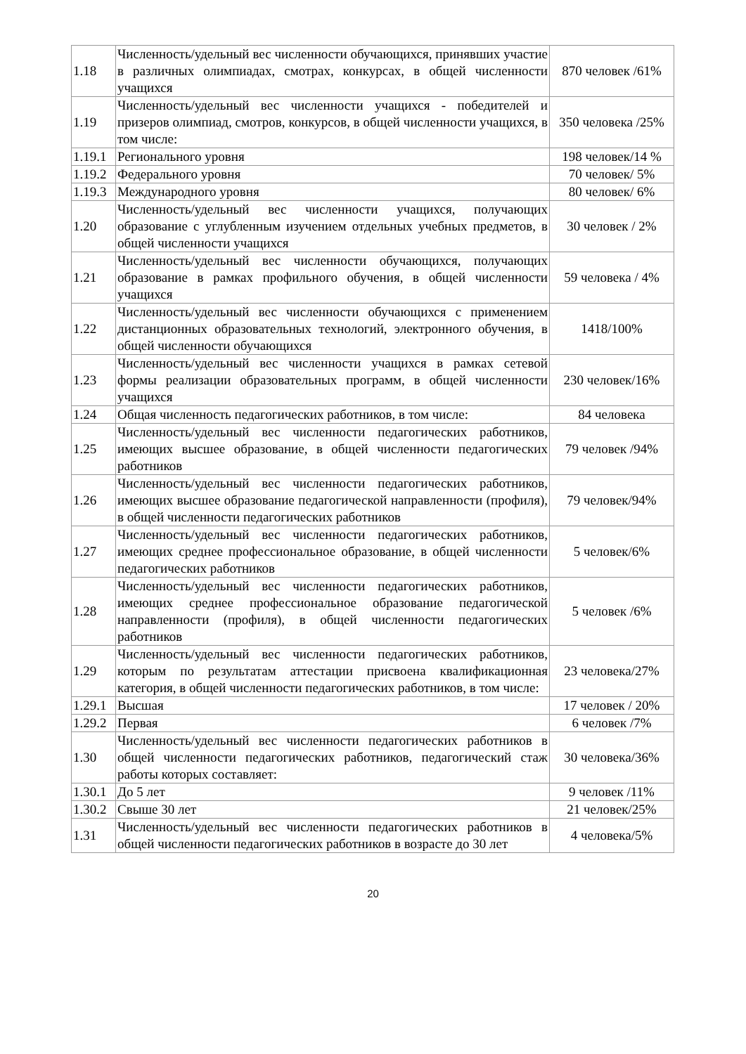| 1.18 | Численность/удельный вес численности обучающихся, принявших участие в различных олимпиадах, смотрах, конкурсах, в общей численности учащихся | 870 человек /61% |
| 1.19 | Численность/удельный вес численности учащихся - победителей и призеров олимпиад, смотров, конкурсов, в общей численности учащихся, в том числе: | 350 человека /25% |
| 1.19.1 | Регионального уровня | 198 человек/14 % |
| 1.19.2 | Федерального уровня | 70 человек/ 5% |
| 1.19.3 | Международного уровня | 80 человек/ 6% |
| 1.20 | Численность/удельный вес численности учащихся, получающих образование с углубленным изучением отдельных учебных предметов, в общей численности учащихся | 30 человек / 2% |
| 1.21 | Численность/удельный вес численности обучающихся, получающих образование в рамках профильного обучения, в общей численности учащихся | 59 человека / 4% |
| 1.22 | Численность/удельный вес численности обучающихся с применением дистанционных образовательных технологий, электронного обучения, в общей численности обучающихся | 1418/100% |
| 1.23 | Численность/удельный вес численности учащихся в рамках сетевой формы реализации образовательных программ, в общей численности учащихся | 230 человек/16% |
| 1.24 | Общая численность педагогических работников, в том числе: | 84 человека |
| 1.25 | Численность/удельный вес численности педагогических работников, имеющих высшее образование, в общей численности педагогических работников | 79 человек /94% |
| 1.26 | Численность/удельный вес численности педагогических работников, имеющих высшее образование педагогической направленности (профиля), в общей численности педагогических работников | 79 человек/94% |
| 1.27 | Численность/удельный вес численности педагогических работников, имеющих среднее профессиональное образование, в общей численности педагогических работников | 5 человек/6% |
| 1.28 | Численность/удельный вес численности педагогических работников, имеющих среднее профессиональное образование педагогической направленности (профиля), в общей численности педагогических работников | 5 человек /6% |
| 1.29 | Численность/удельный вес численности педагогических работников, которым по результатам аттестации присвоена квалификационная категория, в общей численности педагогических работников, в том числе: | 23 человека/27% |
| 1.29.1 | Высшая | 17 человек / 20% |
| 1.29.2 | Первая | 6 человек /7% |
| 1.30 | Численность/удельный вес численности педагогических работников в общей численности педагогических работников, педагогический стаж работы которых составляет: | 30 человека/36% |
| 1.30.1 | До 5 лет | 9 человек /11% |
| 1.30.2 | Свыше 30 лет | 21 человек/25% |
| 1.31 | Численность/удельный вес численности педагогических работников в общей численности педагогических работников в возрасте до 30 лет | 4 человека/5% |
20